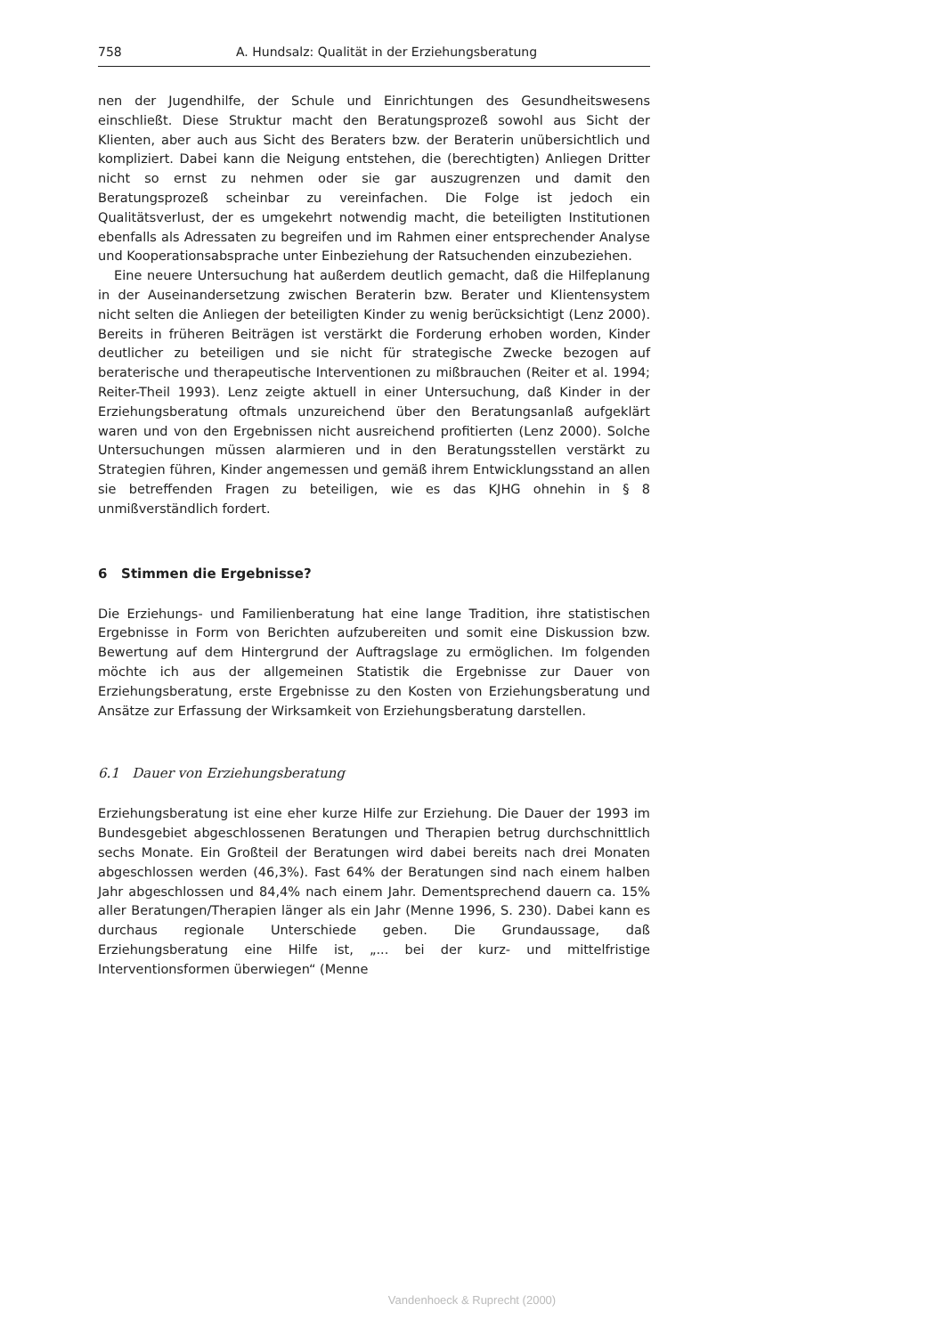758 A. Hundsalz: Qualität in der Erziehungsberatung
nen der Jugendhilfe, der Schule und Einrichtungen des Gesundheitswesens einschließt. Diese Struktur macht den Beratungsprozeß sowohl aus Sicht der Klienten, aber auch aus Sicht des Beraters bzw. der Beraterin unübersichtlich und kompliziert. Dabei kann die Neigung entstehen, die (berechtigten) Anliegen Dritter nicht so ernst zu nehmen oder sie gar auszugrenzen und damit den Beratungsprozeß scheinbar zu vereinfachen. Die Folge ist jedoch ein Qualitätsverlust, der es umgekehrt notwendig macht, die beteiligten Institutionen ebenfalls als Adressaten zu begreifen und im Rahmen einer entsprechender Analyse und Kooperationsabsprache unter Einbeziehung der Ratsuchenden einzubeziehen.
Eine neuere Untersuchung hat außerdem deutlich gemacht, daß die Hilfeplanung in der Auseinandersetzung zwischen Beraterin bzw. Berater und Klientensystem nicht selten die Anliegen der beteiligten Kinder zu wenig berücksichtigt (Lenz 2000). Bereits in früheren Beiträgen ist verstärkt die Forderung erhoben worden, Kinder deutlicher zu beteiligen und sie nicht für strategische Zwecke bezogen auf beraterische und therapeutische Interventionen zu mißbrauchen (Reiter et al. 1994; Reiter-Theil 1993). Lenz zeigte aktuell in einer Untersuchung, daß Kinder in der Erziehungsberatung oftmals unzureichend über den Beratungsanlaß aufgeklärt waren und von den Ergebnissen nicht ausreichend profitierten (Lenz 2000). Solche Untersuchungen müssen alarmieren und in den Beratungsstellen verstärkt zu Strategien führen, Kinder angemessen und gemäß ihrem Entwicklungsstand an allen sie betreffenden Fragen zu beteiligen, wie es das KJHG ohnehin in § 8 unmißverständlich fordert.
6 Stimmen die Ergebnisse?
Die Erziehungs- und Familienberatung hat eine lange Tradition, ihre statistischen Ergebnisse in Form von Berichten aufzubereiten und somit eine Diskussion bzw. Bewertung auf dem Hintergrund der Auftragslage zu ermöglichen. Im folgenden möchte ich aus der allgemeinen Statistik die Ergebnisse zur Dauer von Erziehungsberatung, erste Ergebnisse zu den Kosten von Erziehungsberatung und Ansätze zur Erfassung der Wirksamkeit von Erziehungsberatung darstellen.
6.1 Dauer von Erziehungsberatung
Erziehungsberatung ist eine eher kurze Hilfe zur Erziehung. Die Dauer der 1993 im Bundesgebiet abgeschlossenen Beratungen und Therapien betrug durchschnittlich sechs Monate. Ein Großteil der Beratungen wird dabei bereits nach drei Monaten abgeschlossen werden (46,3%). Fast 64% der Beratungen sind nach einem halben Jahr abgeschlossen und 84,4% nach einem Jahr. Dementsprechend dauern ca. 15% aller Beratungen/Therapien länger als ein Jahr (Menne 1996, S. 230). Dabei kann es durchaus regionale Unterschiede geben. Die Grundaussage, daß Erziehungsberatung eine Hilfe ist, „... bei der kurz- und mittelfristige Interventionsformen überwiegen“ (Menne
Vandenhoeck & Ruprecht (2000)